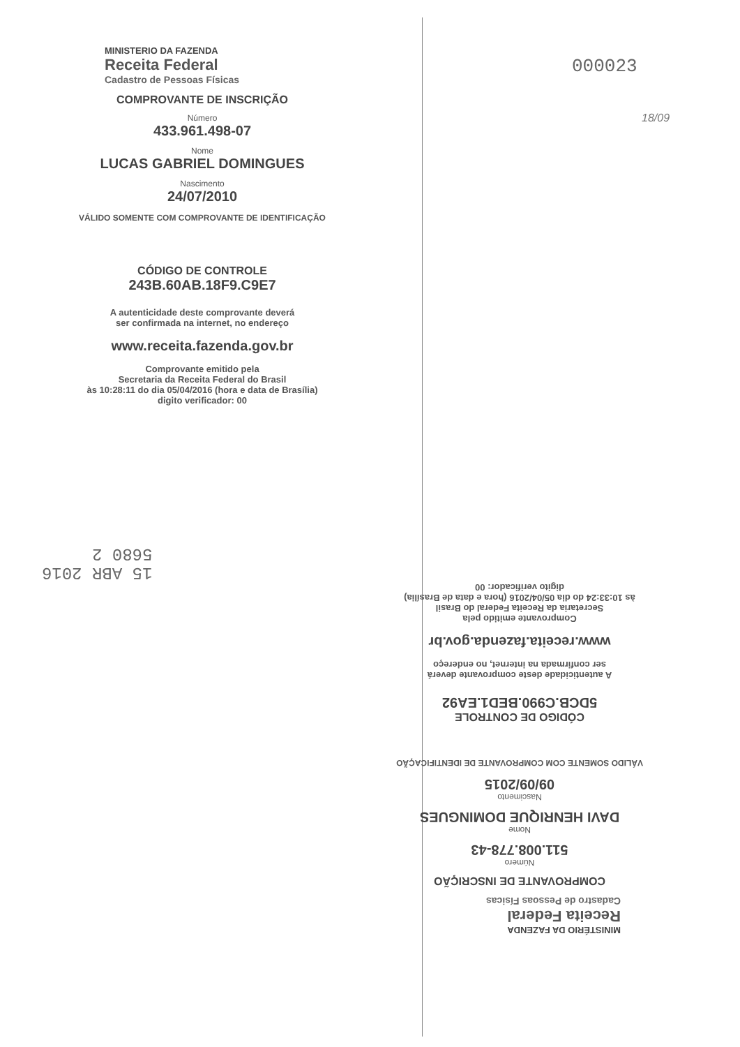000023
18/09
MINISTERIO DA FAZENDA
Receita Federal
Cadastro de Pessoas Físicas
COMPROVANTE DE INSCRIÇÃO
Número
433.961.498-07
Nome
LUCAS GABRIEL DOMINGUES
Nascimento
24/07/2010
VÁLIDO SOMENTE COM COMPROVANTE DE IDENTIFICAÇÃO
CÓDIGO DE CONTROLE
243B.60AB.18F9.C9E7
A autenticidade deste comprovante deverá
ser confirmada na internet, no endereço
www.receita.fazenda.gov.br
Comprovante emitido pela
Secretaria da Receita Federal do Brasil
às 10:28:11 do dia 05/04/2016 (hora e data de Brasília)
digito verificador: 00
15 ABR 2016
5680 2
MINISTÉRIO DA FAZENDA
Receita Federal
Cadastro de Pessoas Físicas
COMPROVANTE DE INSCRIÇÃO
Número
511.008.778-43
Nome
DAVI HENRIQUE DOMINGUES
Nascimento
09/09/2015
VÁLIDO SOMENTE COM COMPROVANTE DE IDENTIFICAÇÃO
CÓDIGO DE CONTROLE
5DCB.C990.BED1.EA92
A autenticidade deste comprovante deverá
ser confirmada na internet, no endereço
www.receita.fazenda.gov.br
Comprovante emitido pela
Secretaria da Receita Federal do Brasil
às 10:33:24 do dia 05/04/2016 (hora e data de Brasília)
digito verificador: 00